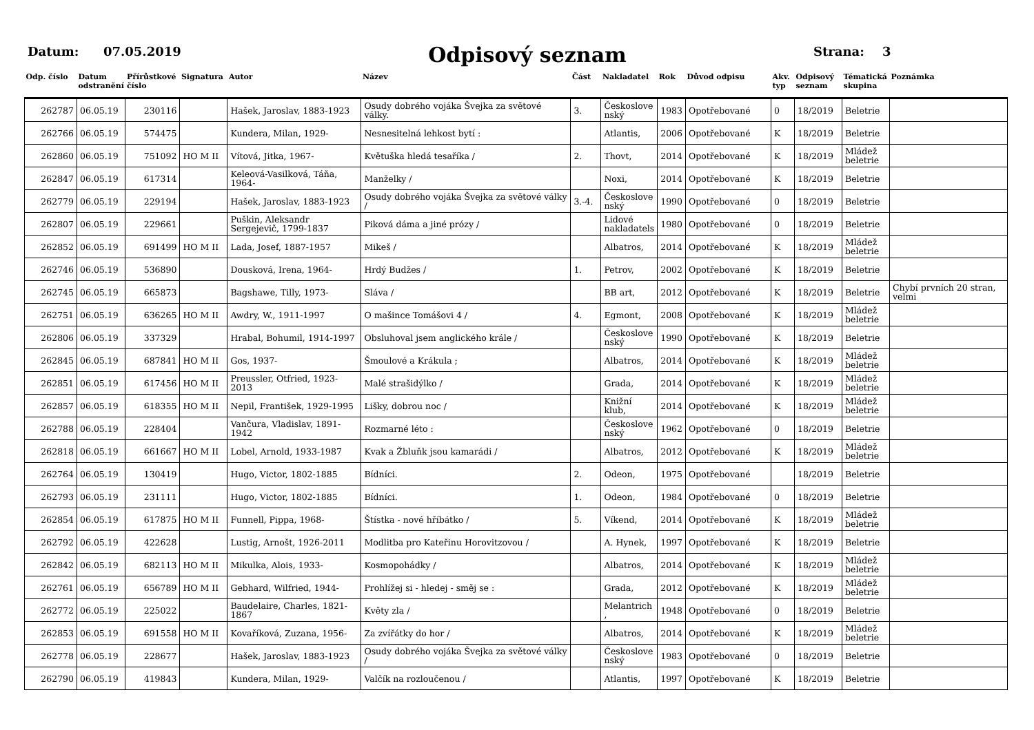Datum: 07.05.2019
Odpisový seznam
Strana: 3
| Odp. číslo | Datum odstranění | Přírůstkové číslo | Signatura | Autor | Název | Část | Nakladatel | Rok | Důvod odpisu | Akv. typ | Odpisový seznam | Tématická skupina | Poznámka |
| --- | --- | --- | --- | --- | --- | --- | --- | --- | --- | --- | --- | --- | --- |
| 262787 | 06.05.19 | 230116 | | Hašek, Jaroslav, 1883-1923 | Osudy dobrého vojáka Švejka za světové války. | 3. | Českoslove nský | 1983 | Opotřebované | 0 | 18/2019 | Beletrie | |
| 262766 | 06.05.19 | 574475 | | Kundera, Milan, 1929- | Nesnesitelná lehkost bytí : | | Atlantis, | 2006 | Opotřebované | K | 18/2019 | Beletrie | |
| 262860 | 06.05.19 | 751092 | HO M II | Vítová, Jitka, 1967- | Květuška hledá tesaříka / | 2. | Thovt, | 2014 | Opotřebované | K | 18/2019 | Mládež beletrie | |
| 262847 | 06.05.19 | 617314 | | Keleová-Vasilková, Táňa, 1964- | Manželky / | | Noxi, | 2014 | Opotřebované | K | 18/2019 | Beletrie | |
| 262779 | 06.05.19 | 229194 | | Hašek, Jaroslav, 1883-1923 | Osudy dobrého vojáka Švejka za světové války / | 3.-4. | Českoslove nský | 1990 | Opotřebované | 0 | 18/2019 | Beletrie | |
| 262807 | 06.05.19 | 229661 | | Puškin, Aleksandr Sergejevič, 1799-1837 | Piková dáma a jiné prózy / | | Lidové nakladatels | 1980 | Opotřebované | 0 | 18/2019 | Beletrie | |
| 262852 | 06.05.19 | 691499 | HO M II | Lada, Josef, 1887-1957 | Mikeš / | | Albatros, | 2014 | Opotřebované | K | 18/2019 | Mládež beletrie | |
| 262746 | 06.05.19 | 536890 | | Dousková, Irena, 1964- | Hrdý Budžes / | 1. | Petrov, | 2002 | Opotřebované | K | 18/2019 | Beletrie | |
| 262745 | 06.05.19 | 665873 | | Bagshawe, Tilly, 1973- | Sláva / | | BB art, | 2012 | Opotřebované | K | 18/2019 | Beletrie | Chybí prvních 20 stran, velmi |
| 262751 | 06.05.19 | 636265 | HO M II | Awdry, W., 1911-1997 | O mašince Tomášovi 4 / | 4. | Egmont, | 2008 | Opotřebované | K | 18/2019 | Mládež beletrie | |
| 262806 | 06.05.19 | 337329 | | Hrabal, Bohumil, 1914-1997 | Obsluhoval jsem anglického krále / | | Českoslove nský | 1990 | Opotřebované | K | 18/2019 | Beletrie | |
| 262845 | 06.05.19 | 687841 | HO M II | Gos, 1937- | Šmoulové a Krákula ; | | Albatros, | 2014 | Opotřebované | K | 18/2019 | Mládež beletrie | |
| 262851 | 06.05.19 | 617456 | HO M II | Preussler, Otfried, 1923-2013 | Malé strašidýlko / | | Grada, | 2014 | Opotřebované | K | 18/2019 | Mládež beletrie | |
| 262857 | 06.05.19 | 618355 | HO M II | Nepil, František, 1929-1995 | Lišky, dobrou noc / | | Knižní klub, | 2014 | Opotřebované | K | 18/2019 | Mládež beletrie | |
| 262788 | 06.05.19 | 228404 | | Vančura, Vladislav, 1891-1942 | Rozmarné léto : | | Českoslove nský | 1962 | Opotřebované | 0 | 18/2019 | Beletrie | |
| 262818 | 06.05.19 | 661667 | HO M II | Lobel, Arnold, 1933-1987 | Kvak a Žbluňk jsou kamarádi / | | Albatros, | 2012 | Opotřebované | K | 18/2019 | Mládež beletrie | |
| 262764 | 06.05.19 | 130419 | | Hugo, Victor, 1802-1885 | Bídníci. | 2. | Odeon, | 1975 | Opotřebované | | 18/2019 | Beletrie | |
| 262793 | 06.05.19 | 231111 | | Hugo, Victor, 1802-1885 | Bídníci. | 1. | Odeon, | 1984 | Opotřebované | 0 | 18/2019 | Beletrie | |
| 262854 | 06.05.19 | 617875 | HO M II | Funnell, Pippa, 1968- | Štístka - nové hříbátko / | 5. | Víkend, | 2014 | Opotřebované | K | 18/2019 | Mládež beletrie | |
| 262792 | 06.05.19 | 422628 | | Lustig, Arnošt, 1926-2011 | Modlitba pro Kateřinu Horovitzovou / | | A. Hynek, | 1997 | Opotřebované | K | 18/2019 | Beletrie | |
| 262842 | 06.05.19 | 682113 | HO M II | Mikulka, Alois, 1933- | Kosmopohádky / | | Albatros, | 2014 | Opotřebované | K | 18/2019 | Mládež beletrie | |
| 262761 | 06.05.19 | 656789 | HO M II | Gebhard, Wilfried, 1944- | Prohlížej si - hledej - směj se : | | Grada, | 2012 | Opotřebované | K | 18/2019 | Mládež beletrie | |
| 262772 | 06.05.19 | 225022 | | Baudelaire, Charles, 1821-1867 | Květy zla / | | Melantrich , | 1948 | Opotřebované | 0 | 18/2019 | Beletrie | |
| 262853 | 06.05.19 | 691558 | HO M II | Kovaříková, Zuzana, 1956- | Za zvířátky do hor / | | Albatros, | 2014 | Opotřebované | K | 18/2019 | Mládež beletrie | |
| 262778 | 06.05.19 | 228677 | | Hašek, Jaroslav, 1883-1923 | Osudy dobrého vojáka Švejka za světové války / | | Českoslove nský | 1983 | Opotřebované | 0 | 18/2019 | Beletrie | |
| 262790 | 06.05.19 | 419843 | | Kundera, Milan, 1929- | Valčík na rozloučenou / | | Atlantis, | 1997 | Opotřebované | K | 18/2019 | Beletrie | |